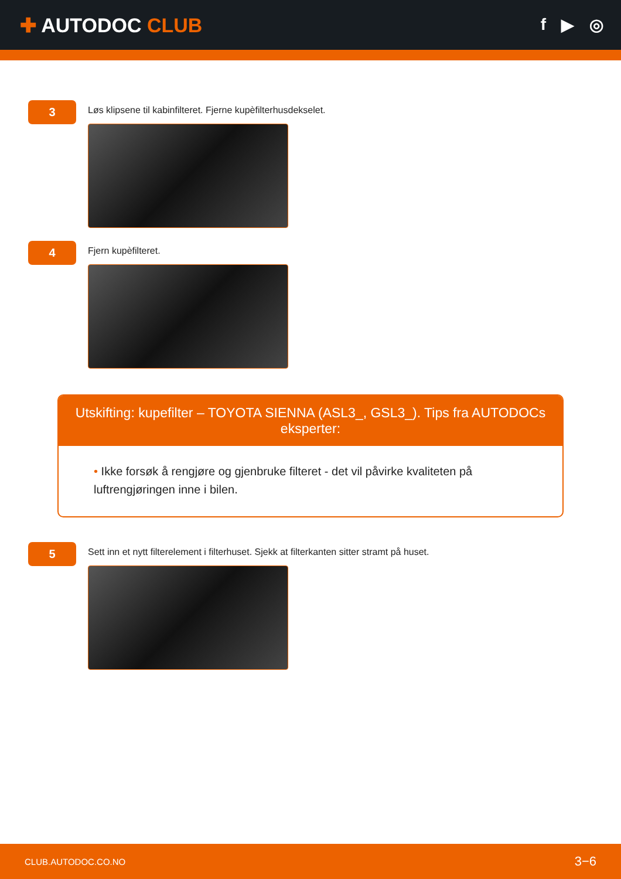✚ AUTODOC CLUB
f ▶ ◎
3
Løs klipsene til kabinfilteret. Fjerne kupèfilterhusdekselet.
4
Fjern kupèfilteret.
Utskifting: kupefilter – TOYOTA SIENNA (ASL3_, GSL3_). Tips fra AUTODOCs eksperter:
• Ikke forsøk å rengjøre og gjenbruke filteret - det vil påvirke kvaliteten på luftrengjøringen inne i bilen.
5
Sett inn et nytt filterelement i filterhuset. Sjekk at filterkanten sitter stramt på huset.
CLUB.AUTODOC.CO.NO 3−6